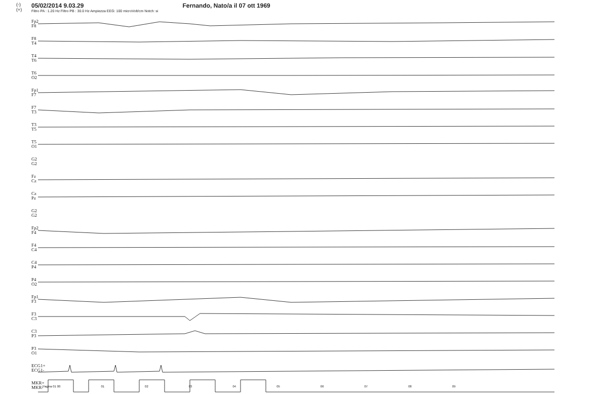(-)
(+)
05/02/2014 9.03.29
Filtro PA : 1.20 Hz Filtro PB : 30.0 Hz Ampiezza EEG: 100 microVolt/cm Notch: si
Fernando, Nato/a il 07 ott 1969
Fp2
F8
F8
T4
T4
T6
T6
O2
Fp1
F7
F7
T3
T3
T5
T5
O1
G2
G2
Fz
Cz
Cz
Pz
G2
G2
Fp2
F4
F4
C4
C4
P4
P4
O2
Fp1
F3
F3
C3
C3
P3
P3
O1
ECG1+
ECG1-
MKR+
MKR-
Pagina 01 00 01 02 03 04 05 06 07 08 09